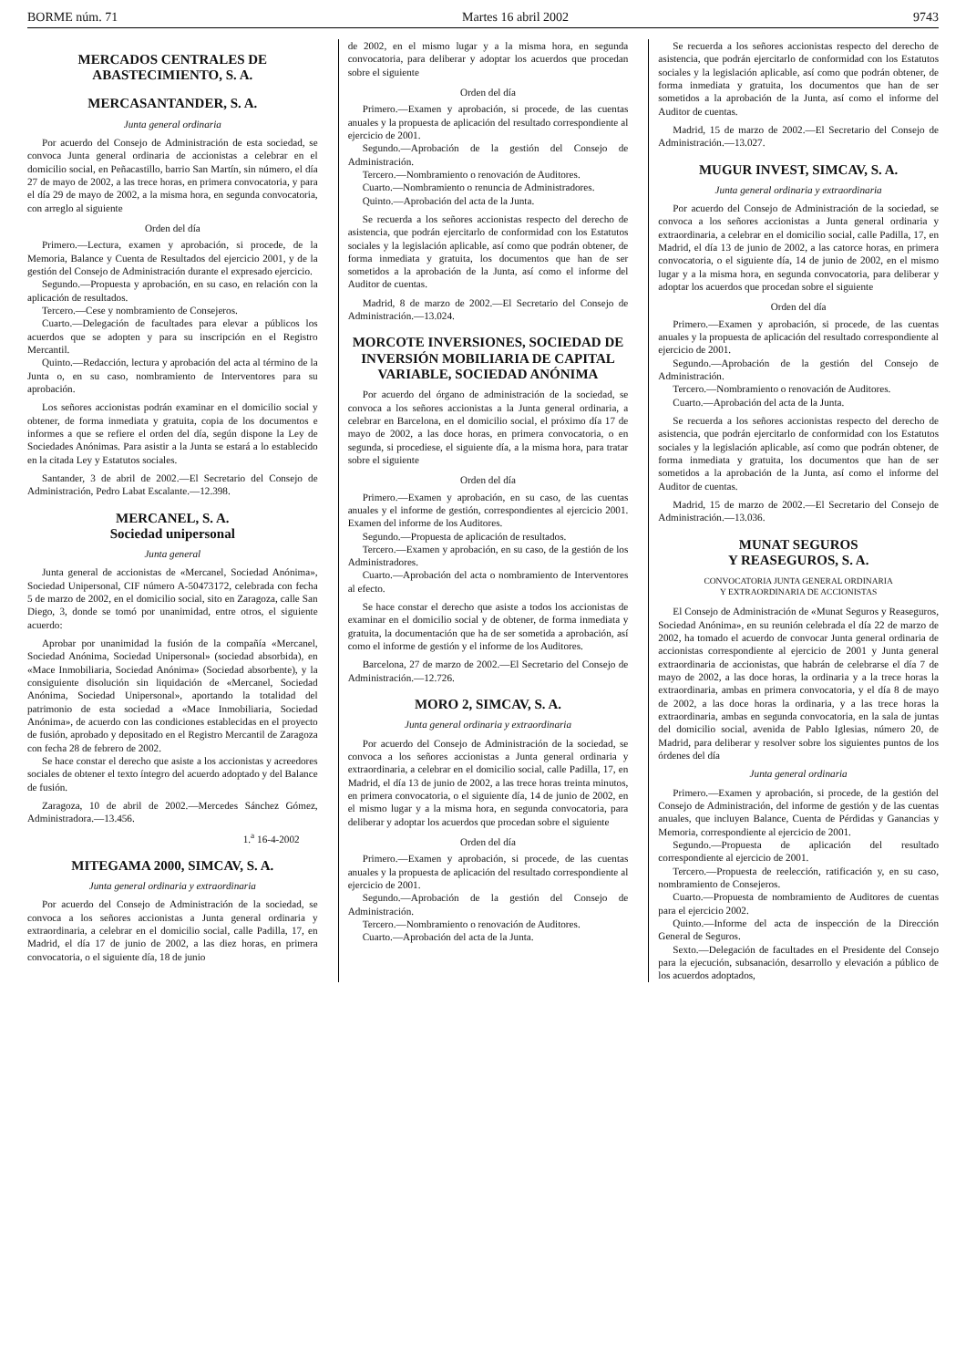BORME núm. 71 Martes 16 abril 2002 9743
MERCADOS CENTRALES DE ABASTECIMIENTO, S. A.
MERCASANTANDER, S. A.
Junta general ordinaria
Por acuerdo del Consejo de Administración de esta sociedad, se convoca Junta general ordinaria de accionistas a celebrar en el domicilio social, en Peñacastillo, barrio San Martín, sin número, el día 27 de mayo de 2002, a las trece horas, en primera convocatoria, y para el día 29 de mayo de 2002, a la misma hora, en segunda convocatoria, con arreglo al siguiente
Orden del día
Primero.—Lectura, examen y aprobación, si procede, de la Memoria, Balance y Cuenta de Resultados del ejercicio 2001, y de la gestión del Consejo de Administración durante el expresado ejercicio.
Segundo.—Propuesta y aprobación, en su caso, en relación con la aplicación de resultados.
Tercero.—Cese y nombramiento de Consejeros.
Cuarto.—Delegación de facultades para elevar a públicos los acuerdos que se adopten y para su inscripción en el Registro Mercantil.
Quinto.—Redacción, lectura y aprobación del acta al término de la Junta o, en su caso, nombramiento de Interventores para su aprobación.
Los señores accionistas podrán examinar en el domicilio social y obtener, de forma inmediata y gratuita, copia de los documentos e informes a que se refiere el orden del día, según dispone la Ley de Sociedades Anónimas. Para asistir a la Junta se estará a lo establecido en la citada Ley y Estatutos sociales.
Santander, 3 de abril de 2002.—El Secretario del Consejo de Administración, Pedro Labat Escalante.—12.398.
MERCANEL, S. A.
Sociedad unipersonal
Junta general
Junta general de accionistas de «Mercanel, Sociedad Anónima», Sociedad Unipersonal, CIF número A-50473172, celebrada con fecha 5 de marzo de 2002, en el domicilio social, sito en Zaragoza, calle San Diego, 3, donde se tomó por unanimidad, entre otros, el siguiente acuerdo:
Aprobar por unanimidad la fusión de la compañía «Mercanel, Sociedad Anónima, Sociedad Unipersonal» (sociedad absorbida), en «Mace Inmobiliaria, Sociedad Anónima» (Sociedad absorbente), y la consiguiente disolución sin liquidación de «Mercanel, Sociedad Anónima, Sociedad Unipersonal», aportando la totalidad del patrimonio de esta sociedad a «Mace Inmobiliaria, Sociedad Anónima», de acuerdo con las condiciones establecidas en el proyecto de fusión, aprobado y depositado en el Registro Mercantil de Zaragoza con fecha 28 de febrero de 2002.
Se hace constar el derecho que asiste a los accionistas y acreedores sociales de obtener el texto íntegro del acuerdo adoptado y del Balance de fusión.
Zaragoza, 10 de abril de 2002.—Mercedes Sánchez Gómez, Administradora.—13.456.
1.<sup>a</sup> 16-4-2002
MITEGAMA 2000, SIMCAV, S. A.
Junta general ordinaria y extraordinaria
Por acuerdo del Consejo de Administración de la sociedad, se convoca a los señores accionistas a Junta general ordinaria y extraordinaria, a celebrar en el domicilio social, calle Padilla, 17, en Madrid, el día 17 de junio de 2002, a las diez horas, en primera convocatoria, o el siguiente día, 18 de junio
de 2002, en el mismo lugar y a la misma hora, en segunda convocatoria, para deliberar y adoptar los acuerdos que procedan sobre el siguiente
Orden del día
Primero.—Examen y aprobación, si procede, de las cuentas anuales y la propuesta de aplicación del resultado correspondiente al ejercicio de 2001.
Segundo.—Aprobación de la gestión del Consejo de Administración.
Tercero.—Nombramiento o renovación de Auditores.
Cuarto.—Nombramiento o renuncia de Administradores.
Quinto.—Aprobación del acta de la Junta.
Se recuerda a los señores accionistas respecto del derecho de asistencia, que podrán ejercitarlo de conformidad con los Estatutos sociales y la legislación aplicable, así como que podrán obtener, de forma inmediata y gratuita, los documentos que han de ser sometidos a la aprobación de la Junta, así como el informe del Auditor de cuentas.
Madrid, 8 de marzo de 2002.—El Secretario del Consejo de Administración.—13.024.
MORCOTE INVERSIONES, SOCIEDAD DE INVERSIÓN MOBILIARIA DE CAPITAL VARIABLE, SOCIEDAD ANÓNIMA
Por acuerdo del órgano de administración de la sociedad, se convoca a los señores accionistas a la Junta general ordinaria, a celebrar en Barcelona, en el domicilio social, el próximo día 17 de mayo de 2002, a las doce horas, en primera convocatoria, o en segunda, si procediese, el siguiente día, a la misma hora, para tratar sobre el siguiente
Orden del día
Primero.—Examen y aprobación, en su caso, de las cuentas anuales y el informe de gestión, correspondientes al ejercicio 2001. Examen del informe de los Auditores.
Segundo.—Propuesta de aplicación de resultados.
Tercero.—Examen y aprobación, en su caso, de la gestión de los Administradores.
Cuarto.—Aprobación del acta o nombramiento de Interventores al efecto.
Se hace constar el derecho que asiste a todos los accionistas de examinar en el domicilio social y de obtener, de forma inmediata y gratuita, la documentación que ha de ser sometida a aprobación, así como el informe de gestión y el informe de los Auditores.
Barcelona, 27 de marzo de 2002.—El Secretario del Consejo de Administración.—12.726.
MORO 2, SIMCAV, S. A.
Junta general ordinaria y extraordinaria
Por acuerdo del Consejo de Administración de la sociedad, se convoca a los señores accionistas a Junta general ordinaria y extraordinaria, a celebrar en el domicilio social, calle Padilla, 17, en Madrid, el día 13 de junio de 2002, a las trece horas treinta minutos, en primera convocatoria, o el siguiente día, 14 de junio de 2002, en el mismo lugar y a la misma hora, en segunda convocatoria, para deliberar y adoptar los acuerdos que procedan sobre el siguiente
Orden del día
Primero.—Examen y aprobación, si procede, de las cuentas anuales y la propuesta de aplicación del resultado correspondiente al ejercicio de 2001.
Segundo.—Aprobación de la gestión del Consejo de Administración.
Tercero.—Nombramiento o renovación de Auditores.
Cuarto.—Aprobación del acta de la Junta.
Se recuerda a los señores accionistas respecto del derecho de asistencia, que podrán ejercitarlo de conformidad con los Estatutos sociales y la legislación aplicable, así como que podrán obtener, de forma inmediata y gratuita, los documentos que han de ser sometidos a la aprobación de la Junta, así como el informe del Auditor de cuentas.
Madrid, 15 de marzo de 2002.—El Secretario del Consejo de Administración.—13.027.
MUGUR INVEST, SIMCAV, S. A.
Junta general ordinaria y extraordinaria
Por acuerdo del Consejo de Administración de la sociedad, se convoca a los señores accionistas a Junta general ordinaria y extraordinaria, a celebrar en el domicilio social, calle Padilla, 17, en Madrid, el día 13 de junio de 2002, a las catorce horas, en primera convocatoria, o el siguiente día, 14 de junio de 2002, en el mismo lugar y a la misma hora, en segunda convocatoria, para deliberar y adoptar los acuerdos que procedan sobre el siguiente
Orden del día
Primero.—Examen y aprobación, si procede, de las cuentas anuales y la propuesta de aplicación del resultado correspondiente al ejercicio de 2001.
Segundo.—Aprobación de la gestión del Consejo de Administración.
Tercero.—Nombramiento o renovación de Auditores.
Cuarto.—Aprobación del acta de la Junta.
Se recuerda a los señores accionistas respecto del derecho de asistencia, que podrán ejercitarlo de conformidad con los Estatutos sociales y la legislación aplicable, así como que podrán obtener, de forma inmediata y gratuita, los documentos que han de ser sometidos a la aprobación de la Junta, así como el informe del Auditor de cuentas.
Madrid, 15 de marzo de 2002.—El Secretario del Consejo de Administración.—13.036.
MUNAT SEGUROS
Y REASEGUROS, S. A.
CONVOCATORIA JUNTA GENERAL ORDINARIA
Y EXTRAORDINARIA DE ACCIONISTAS
El Consejo de Administración de «Munat Seguros y Reaseguros, Sociedad Anónima», en su reunión celebrada el día 22 de marzo de 2002, ha tomado el acuerdo de convocar Junta general ordinaria de accionistas correspondiente al ejercicio de 2001 y Junta general extraordinaria de accionistas, que habrán de celebrarse el día 7 de mayo de 2002, a las doce horas, la ordinaria y a la trece horas la extraordinaria, ambas en primera convocatoria, y el día 8 de mayo de 2002, a las doce horas la ordinaria, y a las trece horas la extraordinaria, ambas en segunda convocatoria, en la sala de juntas del domicilio social, avenida de Pablo Iglesias, número 20, de Madrid, para deliberar y resolver sobre los siguientes puntos de los órdenes del día
Junta general ordinaria
Primero.—Examen y aprobación, si procede, de la gestión del Consejo de Administración, del informe de gestión y de las cuentas anuales, que incluyen Balance, Cuenta de Pérdidas y Ganancias y Memoria, correspondiente al ejercicio de 2001.
Segundo.—Propuesta de aplicación del resultado correspondiente al ejercicio de 2001.
Tercero.—Propuesta de reelección, ratificación y, en su caso, nombramiento de Consejeros.
Cuarto.—Propuesta de nombramiento de Auditores de cuentas para el ejercicio 2002.
Quinto.—Informe del acta de inspección de la Dirección General de Seguros.
Sexto.—Delegación de facultades en el Presidente del Consejo para la ejecución, subsanación, desarrollo y elevación a público de los acuerdos adoptados,